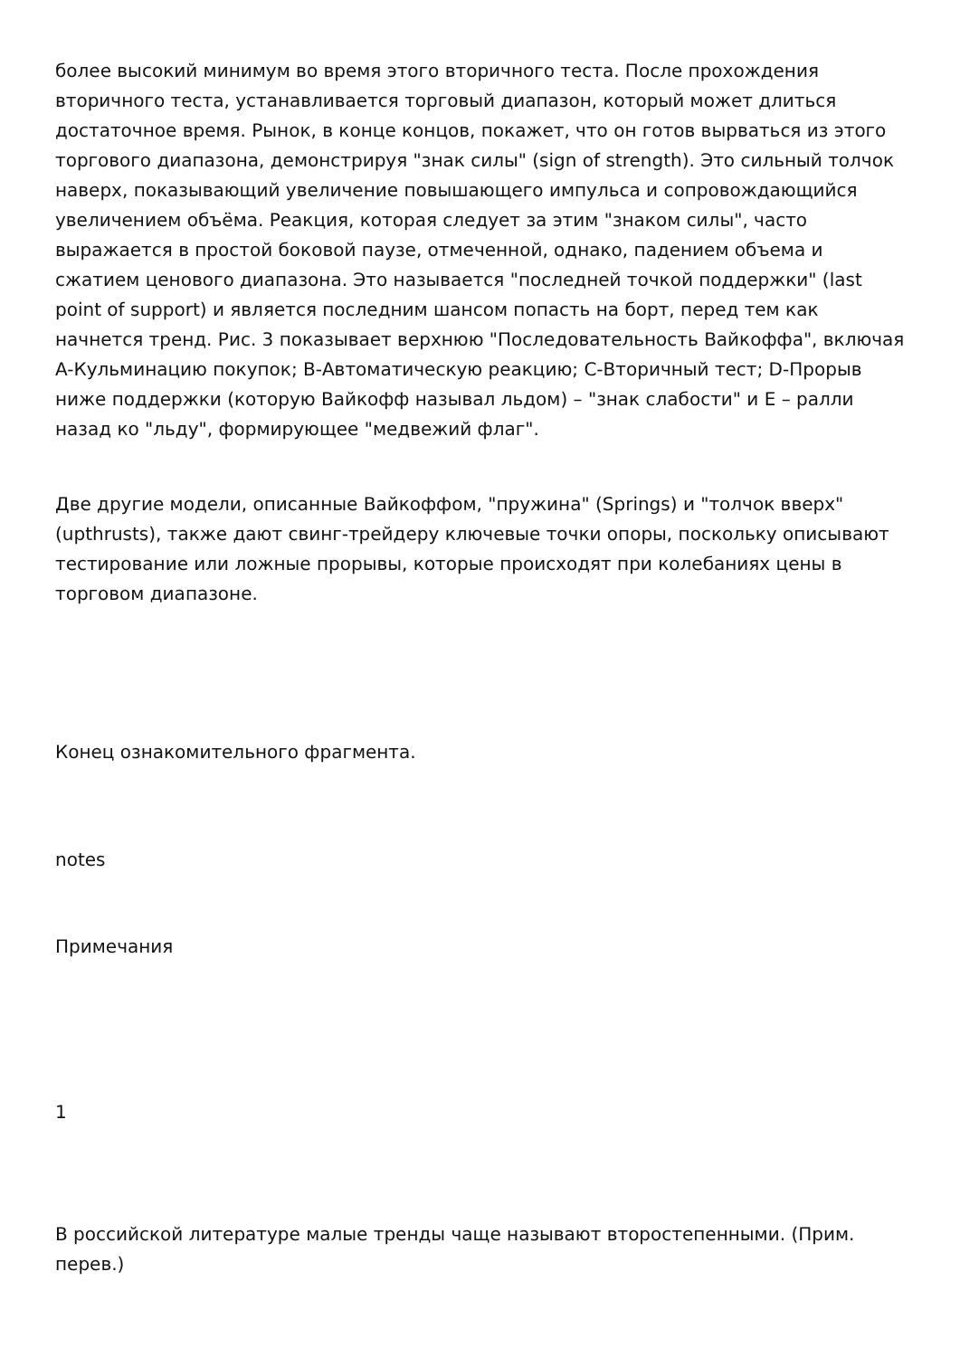более высокий минимум во время этого вторичного теста. После прохождения вторичного теста, устанавливается торговый диапазон, который может длиться достаточное время. Рынок, в конце концов, покажет, что он готов вырваться из этого торгового диапазона, демонстрируя "знак силы" (sign of strength). Это сильный толчок наверх, показывающий увеличение повышающего импульса и сопровождающийся увеличением объёма. Реакция, которая следует за этим "знаком силы", часто выражается в простой боковой паузе, отмеченной, однако, падением объема и сжатием ценового диапазона. Это называется "последней точкой поддержки" (last point of support) и является последним шансом попасть на борт, перед тем как начнется тренд. Рис. 3 показывает верхнюю "Последовательность Вайкоффа", включая A-Кульминацию покупок; B-Автоматическую реакцию; C-Вторичный тест; D-Прорыв ниже поддержки (которую Вайкофф называл льдом) – "знак слабости" и E – ралли назад ко "льду", формирующее "медвежий флаг".
Две другие модели, описанные Вайкоффом, "пружина" (Springs) и "толчок вверх" (upthrusts), также дают свинг-трейдеру ключевые точки опоры, поскольку описывают тестирование или ложные прорывы, которые происходят при колебаниях цены в торговом диапазоне.
Конец ознакомительного фрагмента.
notes
Примечания
1
В российской литературе малые тренды чаще называют второстепенными. (Прим. перев.)